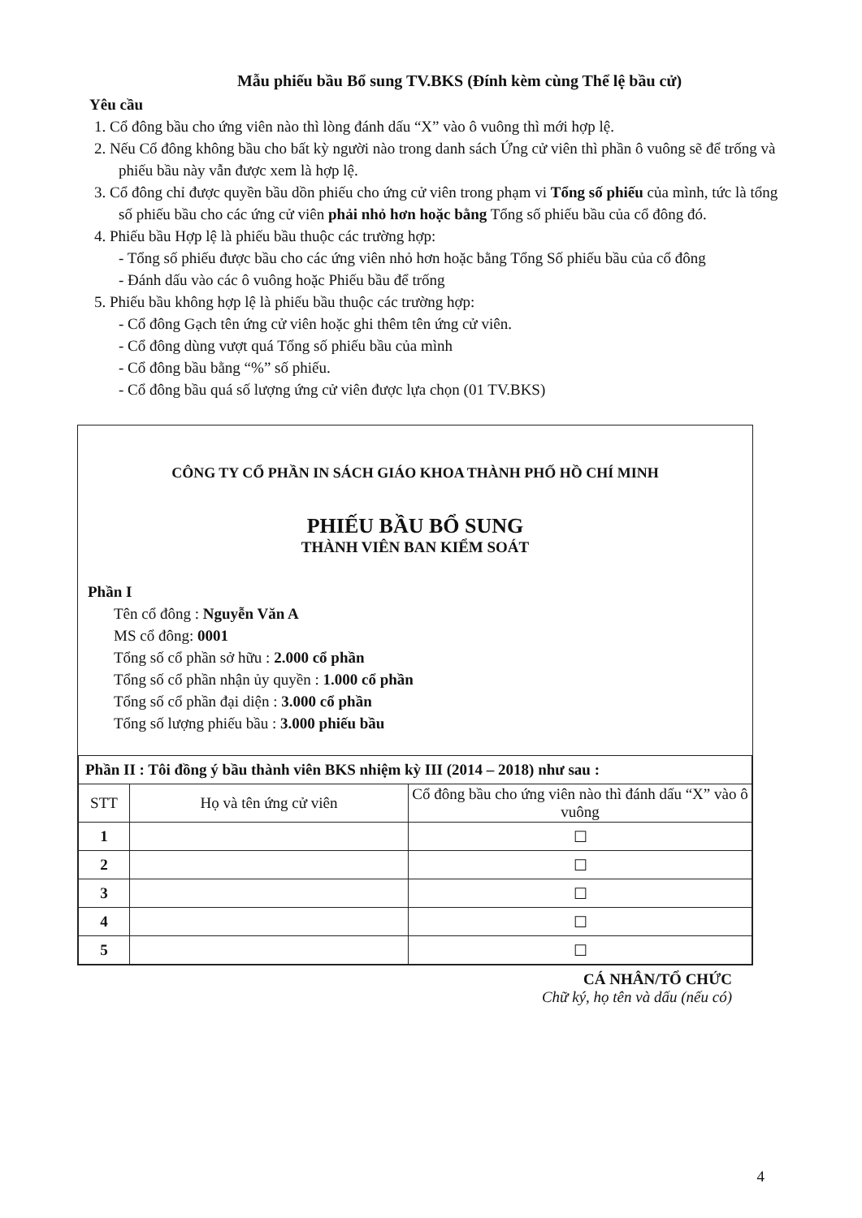Mẫu phiếu bầu Bổ sung TV.BKS (Đính kèm cùng Thể lệ bầu cử)
Yêu cầu
1. Cổ đông bầu cho ứng viên nào thì lòng đánh dấu “X” vào ô vuông thì mới hợp lệ.
2. Nếu Cổ đông không bầu cho bất kỳ người nào trong danh sách Ứng cử viên thì phần ô vuông sẽ để trống và phiếu bầu này vẫn được xem là hợp lệ.
3. Cổ đông chỉ được quyền bầu dồn phiếu cho ứng cử viên trong phạm vi Tổng số phiếu của mình, tức là tổng số phiếu bầu cho các ứng cử viên phải nhỏ hơn hoặc bằng Tổng số phiếu bầu của cổ đông đó.
4. Phiếu bầu Hợp lệ là phiếu bầu thuộc các trường hợp:
- Tổng số phiếu được bầu cho các ứng viên nhỏ hơn hoặc bằng Tổng Số phiếu bầu của cổ đông
- Đánh dấu vào các ô vuông hoặc Phiếu bầu để trống
5. Phiếu bầu không hợp lệ là phiếu bầu thuộc các trường hợp:
- Cổ đông Gạch tên ứng cử viên hoặc ghi thêm tên ứng cử viên.
- Cổ đông dùng vượt quá Tổng số phiếu bầu của mình
- Cổ đông bầu bằng “%” số phiếu.
- Cổ đông bầu quá số lượng ứng cử viên được lựa chọn (01 TV.BKS)
CÔNG TY CỔ PHẦN IN SÁCH GIÁO KHOA THÀNH PHỐ HỒ CHÍ MINH
PHIẾU BẦU BỔ SUNG
THÀNH VIÊN BAN KIỂM SOÁT
Phần I
Tên cổ đông : Nguyễn Văn A
MS cổ đông: 0001
Tổng số cổ phần sở hữu : 2.000 cổ phần
Tổng số cổ phần nhận ủy quyền : 1.000 cổ phần
Tổng số cổ phần đại diện : 3.000 cổ phần
Tổng số lượng phiếu bầu : 3.000 phiếu bầu
| Phần II : Tôi đồng ý bầu thành viên BKS nhiệm kỳ III (2014 – 2018) như sau : | | |
| STT | Họ và tên ứng cử viên | Cổ đông bầu cho ứng viên nào thì đánh dấu “X” vào ô vuông |
| 1 | | ☐ |
| 2 | | ☐ |
| 3 | | ☐ |
| 4 | | ☐ |
| 5 | | ☐ |
CÁ NHÂN/TỔ CHỨC
Chữ ký, họ tên và dấu (nếu có)
4